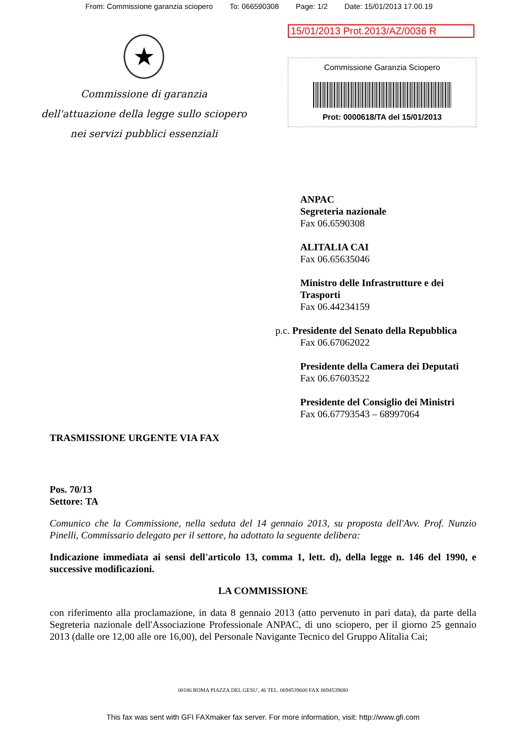From: Commissione garanzia sciopero To: 066590308 Page: 1/2 Date: 15/01/2013 17.00.19
★
Commissione di garanzia
dell'attuazione della legge sullo sciopero
nei servizi pubblici essenziali
15/01/2013 Prot.2013/AZ/0036 R
Commissione Garanzia Sciopero
Prot: 0000618/TA del 15/01/2013
ANPAC
Segreteria nazionale
Fax 06.6590308
ALITALIA CAI
Fax 06.65635046
Ministro delle Infrastrutture e dei Trasporti
Fax 06.44234159
p.c. Presidente del Senato della Repubblica
Fax 06.67062022
Presidente della Camera dei Deputati
Fax 06.67603522
Presidente del Consiglio dei Ministri
Fax 06.67793543 – 68997064
TRASMISSIONE URGENTE VIA FAX
Pos. 70/13
Settore: TA
Comunico che la Commissione, nella seduta del 14 gennaio 2013, su proposta dell'Avv. Prof. Nunzio Pinelli, Commissario delegato per il settore, ha adottato la seguente delibera:
Indicazione immediata ai sensi dell'articolo 13, comma 1, lett. d), della legge n. 146 del 1990, e successive modificazioni.
LA COMMISSIONE
con riferimento alla proclamazione, in data 8 gennaio 2013 (atto pervenuto in pari data), da parte della Segreteria nazionale dell'Associazione Professionale ANPAC, di uno sciopero, per il giorno 25 gennaio 2013 (dalle ore 12,00 alle ore 16,00), del Personale Navigante Tecnico del Gruppo Alitalia Cai;
00186 ROMA PIAZZA DEL GESU', 46 TEL. 0694539600 FAX 0694539680
This fax was sent with GFI FAXmaker fax server. For more information, visit: http://www.gfi.com